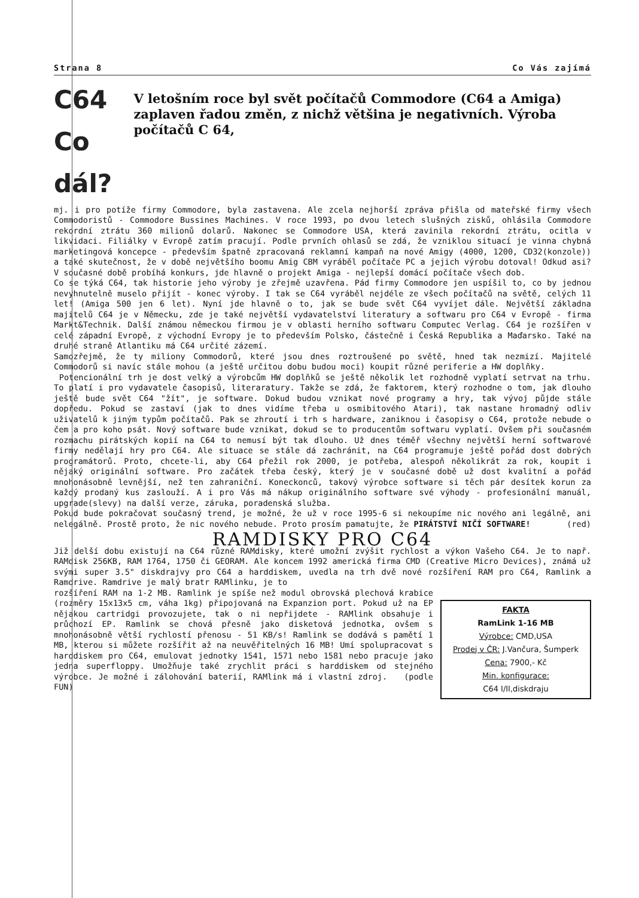Strana 8 Co Vás zajímá
C64 Co dál?
V letošním roce byl svět počítačů Commodore (C64 a Amiga) zaplaven řadou změn, z nichž většina je negativních. Výroba počítačů C 64,
mj. i pro potíže firmy Commodore, byla zastavena. Ale zcela nejhorší zpráva přišla od mateřské firmy všech Commodoristů - Commodore Bussines Machines. V roce 1993, po dvou letech slušných zisků, ohlásila Commodore rekordní ztrátu 360 milionů dolarů. Nakonec se Commodore USA, která zavinila rekordní ztrátu, ocitla v likvidaci. Filiálky v Evropě zatím pracují. Podle prvních ohlasů se zdá, že vzniklou situací je vinna chybná marketingová koncepce - především špatně zpracovaná reklamní kampaň na nové Amigy (4000, 1200, CD32(konzole)) a také skutečnost, že v době největšího boomu Amig CBM vyráběl počítače PC a jejich výrobu dotoval! Odkud asi? V současné době probíhá konkurs, jde hlavně o projekt Amiga - nejlepší domácí počítače všech dob.
Co se týká C64, tak historie jeho výroby je zřejmě uzavřena. Pád firmy Commodore jen uspíšil to, co by jednou nevyhnutelně muselo přijít - konec výroby. I tak se C64 vyráběl nejdéle ze všech počítačů na světě, celých 11 let! (Amiga 500 jen 6 let). Nyní jde hlavně o to, jak se bude svět C64 vyvíjet dále. Největší základna majitelů C64 je v Německu, zde je také největší vydavatelství literatury a softwaru pro C64 v Evropě - firma Markt&Technik. Další známou německou firmou je v oblasti herního softwaru Computec Verlag. C64 je rozšířen v celé západní Evropě, z východní Evropy je to především Polsko, částečně i Česká Republika a Maďarsko. Také na druhé straně Atlantiku má C64 určité zázemí.
Samozřejmě, že ty miliony Commodorů, které jsou dnes roztroušené po světě, hned tak nezmizí. Majitelé Commodorů si navíc stále mohou (a ještě určitou dobu budou moci) koupit různé periferie a HW doplňky.
Potencionální trh je dost velký a výrobcům HW doplňků se ještě několik let rozhodně vyplatí setrvat na trhu. To platí i pro vydavatele časopisů, literaratury. Takže se zdá, že faktorem, který rozhodne o tom, jak dlouho ještě bude svět C64 "žít", je software. Dokud budou vznikat nové programy a hry, tak vývoj půjde stále dopředu. Pokud se zastaví (jak to dnes vidíme třeba u osmibitového Atari), tak nastane hromadný odliv uživatelů k jiným typům počítačů. Pak se zhroutí i trh s hardware, zaniknou i časopisy o C64, protože nebude o čem a pro koho psát. Nový software bude vznikat, dokud se to producentům softwaru vyplatí. Ovšem při současném rozmachu pirátských kopií na C64 to nemusí být tak dlouho. Už dnes téměř všechny největší herní softwarové firmy nedělají hry pro C64. Ale situace se stále dá zachránit, na C64 programuje ještě pořád dost dobrých programátorů. Proto, chcete-li, aby C64 přežil rok 2000, je potřeba, alespoň několikrát za rok, koupit i nějaký originální software. Pro začátek třeba český, který je v současné době už dost kvalitní a pořád mnohonásobně levnější, než ten zahraniční. Koneckonců, takový výrobce software si těch pár desítek korun za každý prodaný kus zaslouží. A i pro Vás má nákup originálního software své výhody - profesionální manuál, upgrade(slevy) na další verze, záruka, poradenská služba.
Pokud bude pokračovat současný trend, je možné, že už v roce 1995-6 si nekoupíme nic nového ani legálně, ani nelegálně. Prostě proto, že nic nového nebude. Proto prosím pamatujte, že PIRÁTSTVÍ NIČÍ SOFTWARE! (red)
RAMDISKY PRO C64
Již delší dobu existují na C64 různé RAMdisky, které umožní zvýšit rychlost a výkon Vašeho C64. Je to např. RAMdisk 256KB, RAM 1764, 1750 či GEORAM. Ale koncem 1992 americká firma CMD (Creative Micro Devices), známá už svými super 3.5" diskdrajvy pro C64 a harddiskem, uvedla na trh dvě nové rozšíření RAM pro C64, Ramlink a Ramdrive. Ramdrive je malý bratr RAMlinku, je to
rozšíření RAM na 1-2 MB. Ramlink je spíše než modul obrovská plechová krabice (rozměry 15x13x5 cm, váha 1kg) připojovaná na Expanzion port. Pokud už na EP nějakou cartridgi provozujete, tak o ni nepřijdete - RAMlink obsahuje i průchozí EP. Ramlink se chová přesně jako disketová jednotka, ovšem s mnohonásobně větší rychlostí přenosu - 51 KB/s! Ramlink se dodává s pamětí 1 MB, kterou si můžete rozšířit až na neuvěřitelných 16 MB! Umí spolupracovat s harddiskem pro C64, emulovat jednotky 1541, 1571 nebo 1581 nebo pracuje jako jedna superfloppy. Umožňuje také zrychlit práci s harddiskem od stejného výrobce. Je možné i zálohování baterií, RAMlink má i vlastní zdroj. (podle FUN)
FAKTA
RamLink 1-16 MB
Výrobce: CMD,USA
Prodej v ČR: J.Vančura, Šumperk
Cena: 7900,- Kč
Min. konfigurace:
C64 I/II,diskdraju